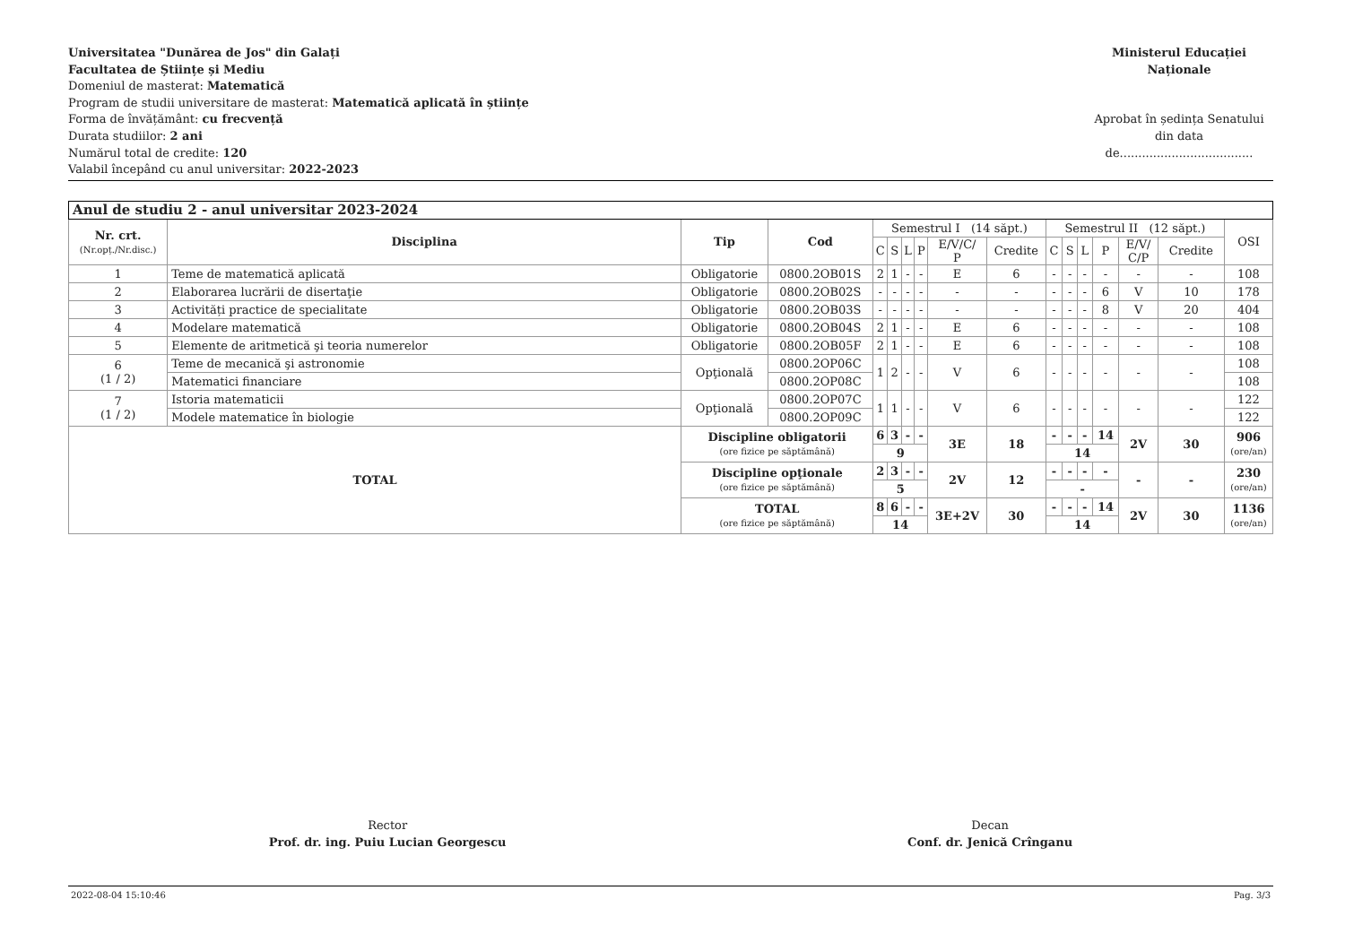Universitatea "Dunărea de Jos" din Galați
Facultatea de Științe și Mediu
Domeniul de masterat: Matematică
Program de studii universitare de masterat: Matematică aplicată în științe
Forma de învățământ: cu frecvență
Durata studiilor: 2 ani
Numărul total de credite: 120
Valabil începând cu anul universitar: 2022-2023
Ministerul Educației Naționale
Aprobat în ședința Senatului
din data de....................................
| Anul de studiu 2 - anul universitar 2023-2024 | | | | | | | | | | | | | | | | |
| --- | --- | --- | --- | --- | --- | --- | --- | --- | --- | --- | --- | --- | --- | --- | --- | --- |
| Nr. crt. (Nr.opț./Nr.disc.) | Disciplina | Tip | Cod | Semestrul I (14 săpt.) | | | | | | Semestrul II (12 săpt.) | | | | | | OSI |
| | | | | C | S | L | P | E/V/C/ P | Credite | C | S | L | P | E/V/ C/P | Credite | |
| 1 | Teme de matematică aplicată | Obligatorie | 0800.2OB01S | 2 | 1 | - | - | E | 6 | - | - | - | - | - | - | 108 |
| 2 | Elaborarea lucrării de disertaţie | Obligatorie | 0800.2OB02S | - | - | - | - | - | - | - | - | - | 6 | V | 10 | 178 |
| 3 | Activități practice de specialitate | Obligatorie | 0800.2OB03S | - | - | - | - | - | - | - | - | - | 8 | V | 20 | 404 |
| 4 | Modelare matematică | Obligatorie | 0800.2OB04S | 2 | 1 | - | - | E | 6 | - | - | - | - | - | - | 108 |
| 5 | Elemente de aritmetică şi teoria numerelor | Obligatorie | 0800.2OB05F | 2 | 1 | - | - | E | 6 | - | - | - | - | - | - | 108 |
| 6 (1 / 2) | Teme de mecanică şi astronomie | Opţională | 0800.2OP06C | 1 | 2 | - | - | V | 6 | - | - | - | - | - | - | 108 |
| | Matematici financiare | | 0800.2OP08C | | | | | | | | | | | | | 108 |
| 7 (1 / 2) | Istoria matematicii | Opţională | 0800.2OP07C | 1 | 1 | - | - | V | 6 | - | - | - | - | - | - | 122 |
| | Modele matematice în biologie | | 0800.2OP09C | | | | | | | | | | | | | 122 |
| TOTAL | | Discipline obligatorii (ore fizice pe săptămână) | | 6 | 3 | - | - | 3E | 18 | - | - | - | 14 | 2V | 30 | 906 (ore/an) |
| | | | | 9 | | | | | | 14 | | | | | | |
| | | Discipline opţionale (ore fizice pe săptămână) | | 2 | 3 | - | - | 2V | 12 | - | - | - | - | - | - | 230 (ore/an) |
| | | | | 5 | | | | | | - | | | | | | |
| | | TOTAL (ore fizice pe săptămână) | | 8 | 6 | - | - | 3E+2V | 30 | - | - | - | 14 | 2V | 30 | 1136 (ore/an) |
| | | | | 14 | | | | | | 14 | | | | | | |
Rector
Prof. dr. ing. Puiu Lucian Georgescu
Decan
Conf. dr. Jenică Crînganu
2022-08-04 15:10:46 Pag. 3/3